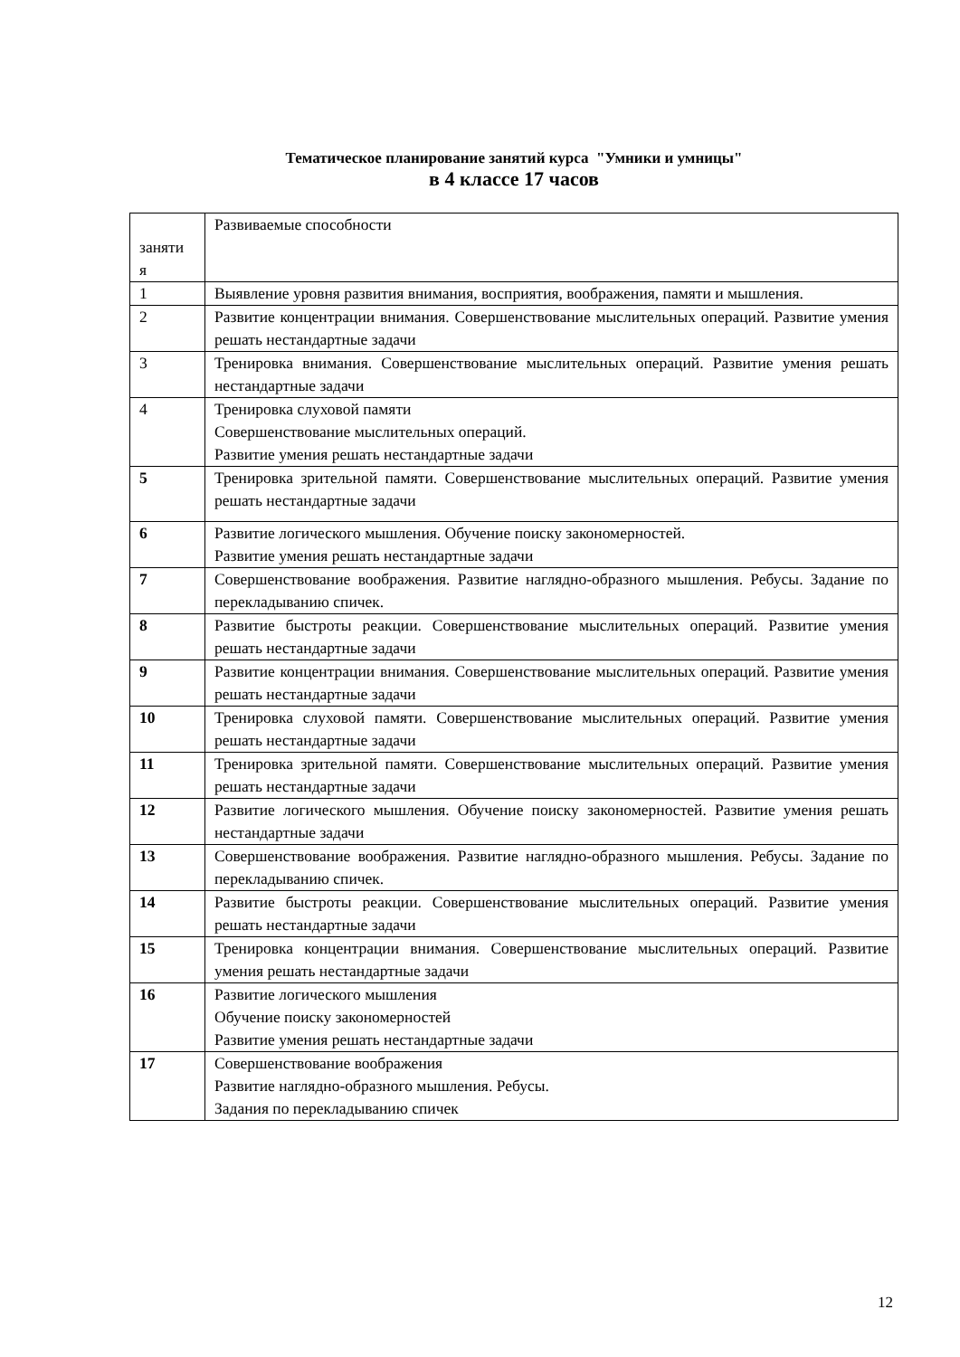Тематическое планирование занятий курса "Умники и умницы"
в 4 классе 17 часов
| заняти я | Развиваемые способности |
| 1 | Выявление уровня развития внимания, восприятия, воображения, памяти и мышления. |
| 2 | Развитие концентрации внимания. Совершенствование мыслительных операций. Развитие умения решать нестандартные задачи |
| 3 | Тренировка внимания. Совершенствование мыслительных операций. Развитие умения решать нестандартные задачи |
| 4 | Тренировка слуховой памяти Совершенствование мыслительных операций. Развитие умения решать нестандартные задачи |
| 5 | Тренировка зрительной памяти. Совершенствование мыслительных операций. Развитие умения решать нестандартные задачи |
| 6 | Развитие логического мышления. Обучение поиску закономерностей. Развитие умения решать нестандартные задачи |
| 7 | Совершенствование воображения. Развитие наглядно-образного мышления. Ребусы. Задание по перекладыванию спичек. |
| 8 | Развитие быстроты реакции. Совершенствование мыслительных операций. Развитие умения решать нестандартные задачи |
| 9 | Развитие концентрации внимания. Совершенствование мыслительных операций. Развитие умения решать нестандартные задачи |
| 10 | Тренировка слуховой памяти. Совершенствование мыслительных операций. Развитие умения решать нестандартные задачи |
| 11 | Тренировка зрительной памяти. Совершенствование мыслительных операций. Развитие умения решать нестандартные задачи |
| 12 | Развитие логического мышления. Обучение поиску закономерностей. Развитие умения решать нестандартные задачи |
| 13 | Совершенствование воображения. Развитие наглядно-образного мышления. Ребусы. Задание по перекладыванию спичек. |
| 14 | Развитие быстроты реакции. Совершенствование мыслительных операций. Развитие умения решать нестандартные задачи |
| 15 | Тренировка концентрации внимания. Совершенствование мыслительных операций. Развитие умения решать нестандартные задачи |
| 16 | Развитие логического мышления Обучение поиску закономерностей Развитие умения решать нестандартные задачи |
| 17 | Совершенствование воображения Развитие наглядно-образного мышления. Ребусы. Задания по перекладыванию спичек |
12